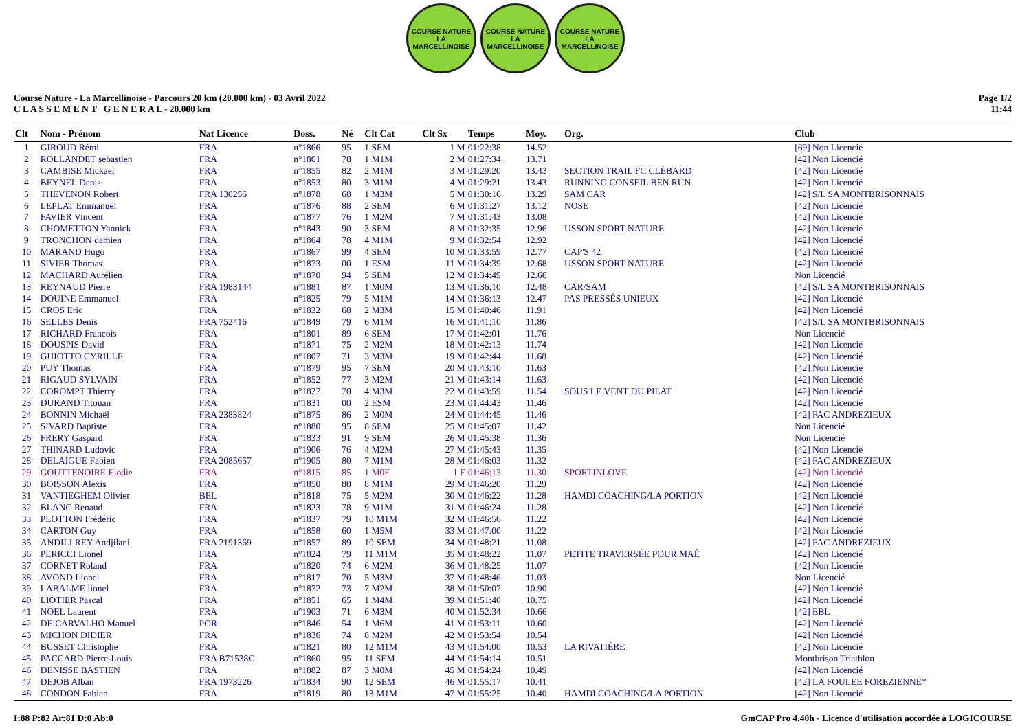COURSE NATURE
LA MARCELLINOISE
COURSE NATURE
LA MARCELLINOISE
COURSE NATURE
LA MARCELLINOISE
Course Nature - La Marcellinoise - Parcours 20 km (20.000 km) - 03 Avril 2022
C L A S S E M E N T G E N E R A L - 20.000 km
Page 1/2
11:44
| Clt | Nom - Prénom | Nat Licence | Doss. | Né | Clt Cat | Clt Sx | Temps | Moy. | Org. | Club |
| --- | --- | --- | --- | --- | --- | --- | --- | --- | --- | --- |
| 1 | GIROUD Rémi | FRA | n°1866 | 95 | 1 SEM | 1 M | 01:22:38 | 14.52 | | [69] Non Licencié |
| 2 | ROLLANDET sebastien | FRA | n°1861 | 78 | 1 M1M | 2 M | 01:27:34 | 13.71 | | [42] Non Licencié |
| 3 | CAMBISE Mickael | FRA | n°1855 | 82 | 2 M1M | 3 M | 01:29:20 | 13.43 | SECTION TRAIL FC CLÉBARD | [42] Non Licencié |
| 4 | BEYNEL Denis | FRA | n°1853 | 80 | 3 M1M | 4 M | 01:29:21 | 13.43 | RUNNING CONSEIL BEN RUN | [42] Non Licencié |
| 5 | THEVENON Robert | FRA 130256 | n°1878 | 68 | 1 M3M | 5 M | 01:30:16 | 13.29 | SAM CAR | [42] S/L SA MONTBRISONNAIS |
| 6 | LEPLAT Emmanuel | FRA | n°1876 | 88 | 2 SEM | 6 M | 01:31:27 | 13.12 | NOSE | [42] Non Licencié |
| 7 | FAVIER Vincent | FRA | n°1877 | 76 | 1 M2M | 7 M | 01:31:43 | 13.08 | | [42] Non Licencié |
| 8 | CHOMETTON Yannick | FRA | n°1843 | 90 | 3 SEM | 8 M | 01:32:35 | 12.96 | USSON SPORT NATURE | [42] Non Licencié |
| 9 | TRONCHON damien | FRA | n°1864 | 78 | 4 M1M | 9 M | 01:32:54 | 12.92 | | [42] Non Licencié |
| 10 | MARAND Hugo | FRA | n°1867 | 99 | 4 SEM | 10 M | 01:33:59 | 12.77 | CAP'S 42 | [42] Non Licencié |
| 11 | SIVIER Thomas | FRA | n°1873 | 00 | 1 ESM | 11 M | 01:34:39 | 12.68 | USSON SPORT NATURE | [42] Non Licencié |
| 12 | MACHARD Aurélien | FRA | n°1870 | 94 | 5 SEM | 12 M | 01:34:49 | 12.66 | | Non Licencié |
| 13 | REYNAUD Pierre | FRA 1983144 | n°1881 | 87 | 1 M0M | 13 M | 01:36:10 | 12.48 | CAR/SAM | [42] S/L SA MONTBRISONNAIS |
| 14 | DOUINE Emmanuel | FRA | n°1825 | 79 | 5 M1M | 14 M | 01:36:13 | 12.47 | PAS PRESSÉS UNIEUX | [42] Non Licencié |
| 15 | CROS Eric | FRA | n°1832 | 68 | 2 M3M | 15 M | 01:40:46 | 11.91 | | [42] Non Licencié |
| 16 | SELLES Denis | FRA 752416 | n°1849 | 79 | 6 M1M | 16 M | 01:41:10 | 11.86 | | [42] S/L SA MONTBRISONNAIS |
| 17 | RICHARD Francois | FRA | n°1801 | 89 | 6 SEM | 17 M | 01:42:01 | 11.76 | | Non Licencié |
| 18 | DOUSPIS David | FRA | n°1871 | 75 | 2 M2M | 18 M | 01:42:13 | 11.74 | | [42] Non Licencié |
| 19 | GUIOTTO CYRILLE | FRA | n°1807 | 71 | 3 M3M | 19 M | 01:42:44 | 11.68 | | [42] Non Licencié |
| 20 | PUY Thomas | FRA | n°1879 | 95 | 7 SEM | 20 M | 01:43:10 | 11.63 | | [42] Non Licencié |
| 21 | RIGAUD SYLVAIN | FRA | n°1852 | 77 | 3 M2M | 21 M | 01:43:14 | 11.63 | | [42] Non Licencié |
| 22 | COROMPT Thierry | FRA | n°1827 | 70 | 4 M3M | 22 M | 01:43:59 | 11.54 | SOUS LE VENT DU PILAT | [42] Non Licencié |
| 23 | DURAND Titouan | FRA | n°1831 | 00 | 2 ESM | 23 M | 01:44:43 | 11.46 | | [42] Non Licencié |
| 24 | BONNIN Michaël | FRA 2383824 | n°1875 | 86 | 2 M0M | 24 M | 01:44:45 | 11.46 | | [42] FAC ANDREZIEUX |
| 25 | SIVARD Baptiste | FRA | n°1880 | 95 | 8 SEM | 25 M | 01:45:07 | 11.42 | | Non Licencié |
| 26 | FRERY Gaspard | FRA | n°1833 | 91 | 9 SEM | 26 M | 01:45:38 | 11.36 | | Non Licencié |
| 27 | THINARD Ludovic | FRA | n°1906 | 76 | 4 M2M | 27 M | 01:45:43 | 11.35 | | [42] Non Licencié |
| 28 | DELAIGUE Fabien | FRA 2085657 | n°1905 | 80 | 7 M1M | 28 M | 01:46:03 | 11.32 | | [42] FAC ANDREZIEUX |
| 29 | GOUTTENOIRE Elodie | FRA | n°1815 | 85 | 1 M0F | 1 F | 01:46:13 | 11.30 | SPORTINLOVE | [42] Non Licencié |
| 30 | BOISSON Alexis | FRA | n°1850 | 80 | 8 M1M | 29 M | 01:46:20 | 11.29 | | [42] Non Licencié |
| 31 | VANTIEGHEM Olivier | BEL | n°1818 | 75 | 5 M2M | 30 M | 01:46:22 | 11.28 | HAMDI COACHING/LA PORTION | [42] Non Licencié |
| 32 | BLANC Renaud | FRA | n°1823 | 78 | 9 M1M | 31 M | 01:46:24 | 11.28 | | [42] Non Licencié |
| 33 | PLOTTON Frédéric | FRA | n°1837 | 79 | 10 M1M | 32 M | 01:46:56 | 11.22 | | [42] Non Licencié |
| 34 | CARTON Guy | FRA | n°1858 | 60 | 1 M5M | 33 M | 01:47:00 | 11.22 | | [42] Non Licencié |
| 35 | ANDILI REY Andjilani | FRA 2191369 | n°1857 | 89 | 10 SEM | 34 M | 01:48:21 | 11.08 | | [42] FAC ANDREZIEUX |
| 36 | PERICCI Lionel | FRA | n°1824 | 79 | 11 M1M | 35 M | 01:48:22 | 11.07 | PETITE TRAVERSÉE POUR MAÉ | [42] Non Licencié |
| 37 | CORNET Roland | FRA | n°1820 | 74 | 6 M2M | 36 M | 01:48:25 | 11.07 | | [42] Non Licencié |
| 38 | AVOND Lionel | FRA | n°1817 | 70 | 5 M3M | 37 M | 01:48:46 | 11.03 | | Non Licencié |
| 39 | LABALME lionel | FRA | n°1872 | 73 | 7 M2M | 38 M | 01:50:07 | 10.90 | | [42] Non Licencié |
| 40 | LIOTIER Pascal | FRA | n°1851 | 65 | 1 M4M | 39 M | 01:51:40 | 10.75 | | [42] Non Licencié |
| 41 | NOEL Laurent | FRA | n°1903 | 71 | 6 M3M | 40 M | 01:52:34 | 10.66 | | [42] EBL |
| 42 | DE CARVALHO Manuel | POR | n°1846 | 54 | 1 M6M | 41 M | 01:53:11 | 10.60 | | [42] Non Licencié |
| 43 | MICHON DIDIER | FRA | n°1836 | 74 | 8 M2M | 42 M | 01:53:54 | 10.54 | | [42] Non Licencié |
| 44 | BUSSET Christophe | FRA | n°1821 | 80 | 12 M1M | 43 M | 01:54:00 | 10.53 | LA RIVATIÈRE | [42] Non Licencié |
| 45 | PACCARD Pierre-Louis | FRA B71538C | n°1860 | 95 | 11 SEM | 44 M | 01:54:14 | 10.51 | | Montbrison Triathlon |
| 46 | DENISSE BASTIEN | FRA | n°1882 | 87 | 3 M0M | 45 M | 01:54:24 | 10.49 | | [42] Non Licencié |
| 47 | DEJOB Alban | FRA 1973226 | n°1834 | 90 | 12 SEM | 46 M | 01:55:17 | 10.41 | | [42] LA FOULEE FOREZIENNE* |
| 48 | CONDON Fabien | FRA | n°1819 | 80 | 13 M1M | 47 M | 01:55:25 | 10.40 | HAMDI COACHING/LA PORTION | [42] Non Licencié |
I:88 P:82 Ar:81 D:0 Ab:0 GmCAP Pro 4.40h - Licence d'utilisation accordée à LOGICOURSE